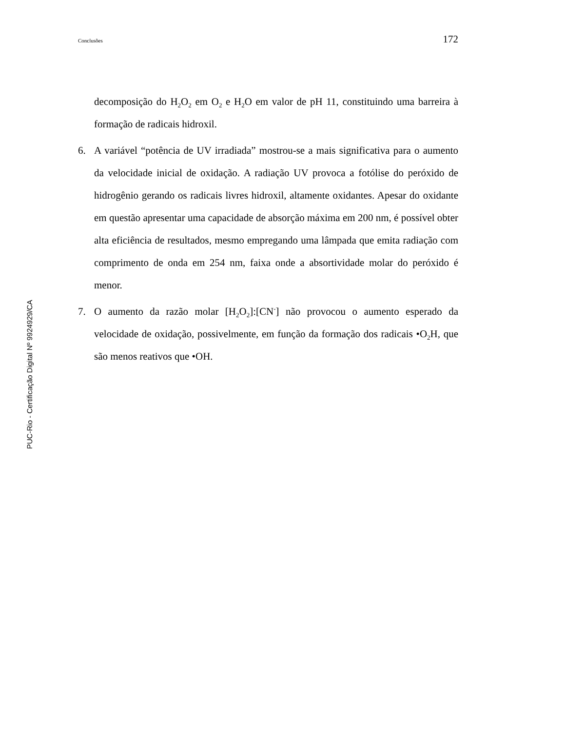Conclusões 172
PUC-Rio - Certificação Digital Nº 9924929/CA
decomposição do H<sub>2</sub>O<sub>2</sub> em O<sub>2</sub> e H<sub>2</sub>O em valor de pH 11, constituindo uma barreira à formação de radicais hidroxil.
6. A variável “potência de UV irradiada” mostrou-se a mais significativa para o aumento da velocidade inicial de oxidação. A radiação UV provoca a fotólise do peróxido de hidrogênio gerando os radicais livres hidroxil, altamente oxidantes. Apesar do oxidante em questão apresentar uma capacidade de absorção máxima em 200 nm, é possível obter alta eficiência de resultados, mesmo empregando uma lâmpada que emita radiação com comprimento de onda em 254 nm, faixa onde a absortividade molar do peróxido é menor.
7. O aumento da razão molar [H<sub>2</sub>O<sub>2</sub>]:[CN<sup>-</sup>] não provocou o aumento esperado da velocidade de oxidação, possivelmente, em função da formação dos radicais •O<sub>2</sub>H, que são menos reativos que •OH.